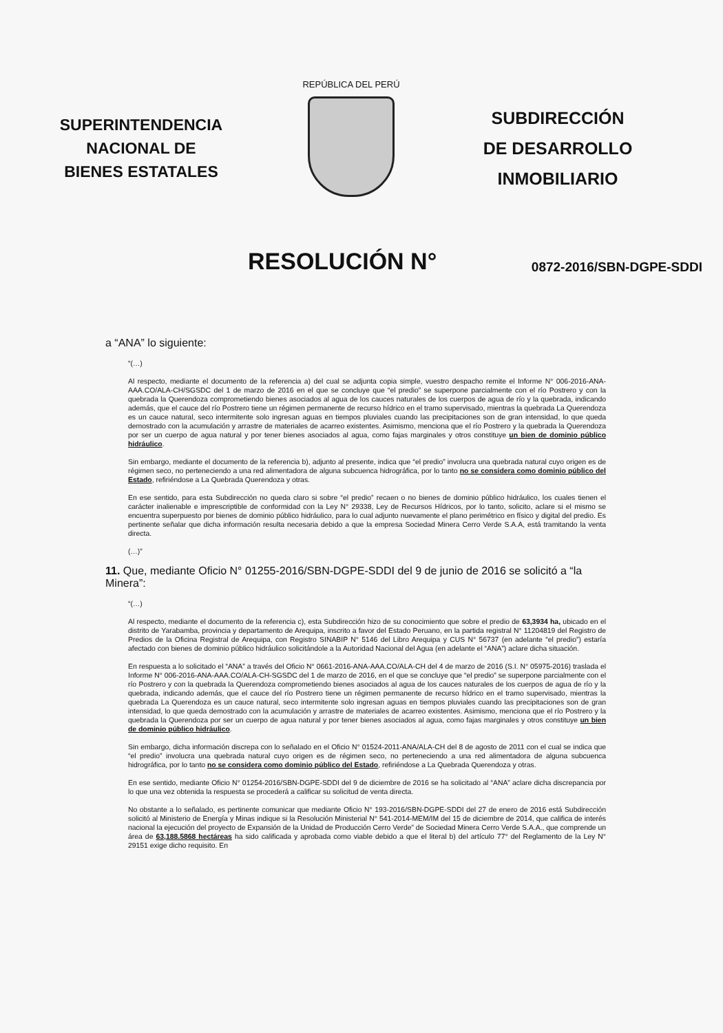SUPERINTENDENCIA
NACIONAL DE
BIENES ESTATALES
REPÚBLICA DEL PERÚ
SUBDIRECCIÓN
DE DESARROLLO
INMOBILIARIO
RESOLUCIÓN N°
0872-2016/SBN-DGPE-SDDI
a “ANA” lo siguiente:
“(…)
Al respecto, mediante el documento de la referencia a) del cual se adjunta copia simple, vuestro despacho remite el Informe N° 006-2016-ANA-AAA.CO/ALA-CH/SGSDC del 1 de marzo de 2016 en el que se concluye que “el predio” se superpone parcialmente con el río Postrero y con la quebrada la Querendoza comprometiendo bienes asociados al agua de los cauces naturales de los cuerpos de agua de río y la quebrada, indicando además, que el cauce del río Postrero tiene un régimen permanente de recurso hídrico en el tramo supervisado, mientras la quebrada La Querendoza es un cauce natural, seco intermitente solo ingresan aguas en tiempos pluviales cuando las precipitaciones son de gran intensidad, lo que queda demostrado con la acumulación y arrastre de materiales de acarreo existentes. Asimismo, menciona que el río Postrero y la quebrada la Querendoza por ser un cuerpo de agua natural y por tener bienes asociados al agua, como fajas marginales y otros constituye un bien de dominio público hidráulico.
Sin embargo, mediante el documento de la referencia b), adjunto al presente, indica que “el predio” involucra una quebrada natural cuyo origen es de régimen seco, no perteneciendo a una red alimentadora de alguna subcuenca hidrográfica, por lo tanto no se considera como dominio público del Estado, refiriéndose a La Quebrada Querendoza y otras.
En ese sentido, para esta Subdirección no queda claro si sobre “el predio” recaen o no bienes de dominio público hidráulico, los cuales tienen el carácter inalienable e imprescriptible de conformidad con la Ley N° 29338, Ley de Recursos Hídricos, por lo tanto, solicito, aclare si el mismo se encuentra superpuesto por bienes de dominio público hidráulico, para lo cual adjunto nuevamente el plano perimétrico en físico y digital del predio. Es pertinente señalar que dicha información resulta necesaria debido a que la empresa Sociedad Minera Cerro Verde S.A.A, está tramitando la venta directa.
(…)”
11. Que, mediante Oficio N° 01255-2016/SBN-DGPE-SDDI del 9 de junio de 2016 se solicitó a “la Minera”:
“(…)
Al respecto, mediante el documento de la referencia c), esta Subdirección hizo de su conocimiento que sobre el predio de 63,3934 ha, ubicado en el distrito de Yarabamba, provincia y departamento de Arequipa, inscrito a favor del Estado Peruano, en la partida registral N° 11204819 del Registro de Predios de la Oficina Registral de Arequipa, con Registro SINABIP N° 5146 del Libro Arequipa y CUS N° 56737 (en adelante “el predio”) estaría afectado con bienes de dominio público hidráulico solicitándole a la Autoridad Nacional del Agua (en adelante el “ANA”) aclare dicha situación.
En respuesta a lo solicitado el “ANA” a través del Oficio N° 0661-2016-ANA-AAA.CO/ALA-CH del 4 de marzo de 2016 (S.I. N° 05975-2016) traslada el Informe N° 006-2016-ANA-AAA.CO/ALA-CH-SGSDC del 1 de marzo de 2016, en el que se concluye que “el predio” se superpone parcialmente con el río Postrero y con la quebrada la Querendoza comprometiendo bienes asociados al agua de los cauces naturales de los cuerpos de agua de río y la quebrada, indicando además, que el cauce del río Postrero tiene un régimen permanente de recurso hídrico en el tramo supervisado, mientras la quebrada La Querendoza es un cauce natural, seco intermitente solo ingresan aguas en tiempos pluviales cuando las precipitaciones son de gran intensidad, lo que queda demostrado con la acumulación y arrastre de materiales de acarreo existentes. Asimismo, menciona que el río Postrero y la quebrada la Querendoza por ser un cuerpo de agua natural y por tener bienes asociados al agua, como fajas marginales y otros constituye un bien de dominio público hidráulico.
Sin embargo, dicha información discrepa con lo señalado en el Oficio N° 01524-2011-ANA/ALA-CH del 8 de agosto de 2011 con el cual se indica que “el predio” involucra una quebrada natural cuyo origen es de régimen seco, no perteneciendo a una red alimentadora de alguna subcuenca hidrográfica, por lo tanto no se considera como dominio público del Estado, refiriéndose a La Quebrada Querendoza y otras.
En ese sentido, mediante Oficio N° 01254-2016/SBN-DGPE-SDDI del 9 de diciembre de 2016 se ha solicitado al “ANA” aclare dicha discrepancia por lo que una vez obtenida la respuesta se procederá a calificar su solicitud de venta directa.
No obstante a lo señalado, es pertinente comunicar que mediante Oficio N° 193-2016/SBN-DGPE-SDDI del 27 de enero de 2016 está Subdirección solicitó al Ministerio de Energía y Minas indique si la Resolución Ministerial N° 541-2014-MEM/IM del 15 de diciembre de 2014, que califica de interés nacional la ejecución del proyecto de Expansión de la Unidad de Producción Cerro Verde” de Sociedad Minera Cerro Verde S.A.A., que comprende un área de 63,188.5868 hectáreas ha sido calificada y aprobada como viable debido a que el literal b) del artículo 77° del Reglamento de la Ley N° 29151 exige dicho requisito. En